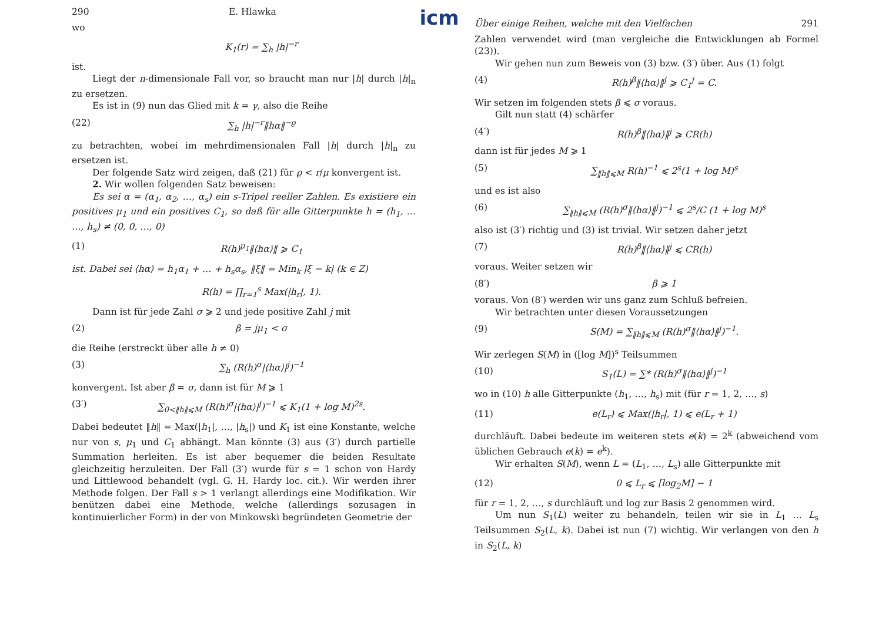290 E. Hlawka
wo
K<sub>1</sub>(r) = ∑<sub>h</sub> |h|<sup>−r</sup>
ist.
Liegt der n-dimensionale Fall vor, so braucht man nur |h| durch |h|<sub>n</sub> zu ersetzen.
Es ist in (9) nun das Glied mit k = γ, also die Reihe
(22) ∑<sub>h</sub> |h|<sup>−r</sup>‖hα‖<sup>−ϱ</sup>
zu betrachten, wobei im mehrdimensionalen Fall |h| durch |h|<sub>n</sub> zu ersetzen ist.
Der folgende Satz wird zeigen, daß (21) für ϱ < r/μ konvergent ist.
2. Wir wollen folgenden Satz beweisen:
Es sei α = (α<sub>1</sub>, α<sub>2</sub>, …, α<sub>s</sub>) ein s-Tripel reeller Zahlen. Es existiere ein positives μ<sub>1</sub> und ein positives C<sub>1</sub>, so daß für alle Gitterpunkte h = (h<sub>1</sub>, … …, h<sub>s</sub>) ≠ (0, 0, …, 0)
(1) R(h)<sup>μ<sub>1</sub></sup>‖⟨hα⟩‖ ⩾ C<sub>1</sub>
ist. Dabei sei ⟨hα⟩ = h<sub>1</sub>α<sub>1</sub> + … + h<sub>s</sub>α<sub>s</sub>, ‖ξ‖ = Min<sub>k</sub> |ξ − k| (k ∈ Z)
R(h) = ∏<sub>r=1</sub><sup>s</sup> Max(|h<sub>r</sub>|, 1).
Dann ist für jede Zahl σ ⩾ 2 und jede positive Zahl j mit
(2) β = jμ<sub>1</sub> < σ
die Reihe (erstreckt über alle h ≠ 0)
(3) ∑<sub>h</sub> (R(h)<sup>σ</sup>|⟨hα⟩|<sup>j</sup>)<sup>−1</sup>
konvergent. Ist aber β = σ, dann ist für M ⩾ 1
(3′) ∑<sub>0<‖h‖⩽M</sub> (R(h)<sup>σ</sup>|⟨hα⟩|<sup>j</sup>)<sup>−1</sup> ⩽ K<sub>1</sub>(1 + log M)<sup>2s</sup>.
Dabei bedeutet ‖h‖ = Max(|h<sub>1</sub>|, …, |h<sub>s</sub>|) und K<sub>1</sub> ist eine Konstante, welche nur von s, μ<sub>1</sub> und C<sub>1</sub> abhängt. Man könnte (3) aus (3′) durch partielle Summation herleiten. Es ist aber bequemer die beiden Resultate gleichzeitig herzuleiten. Der Fall (3′) wurde für s = 1 schon von Hardy und Littlewood behandelt (vgl. G. H. Hardy loc. cit.). Wir werden ihrer Methode folgen. Der Fall s > 1 verlangt allerdings eine Modifikation. Wir benützen dabei eine Methode, welche (allerdings sozusagen in kontinuierlicher Form) in der von Minkowski begründeten Geometrie der
icm
Über einige Reihen, welche mit den Vielfachen 291
Zahlen verwendet wird (man vergleiche die Entwicklungen ab Formel (23)).
Wir gehen nun zum Beweis von (3) bzw. (3′) über. Aus (1) folgt
(4) R(h)<sup>β</sup>‖⟨hα⟩‖<sup>j</sup> ⩾ C<sub>1</sub><sup>j</sup> = C.
Wir setzen im folgenden stets β ⩽ σ voraus.
Gilt nun statt (4) schärfer
(4′) R(h)<sup>β</sup>‖⟨hα⟩‖<sup>j</sup> ⩾ CR(h)
dann ist für jedes M ⩾ 1
(5) ∑<sub>‖h‖⩽M</sub> R(h)<sup>−1</sup> ⩽ 2<sup>s</sup>(1 + log M)<sup>s</sup>
und es ist also
(6) ∑<sub>‖h‖⩽M</sub> (R(h)<sup>σ</sup>‖⟨hα⟩‖<sup>j</sup>)<sup>−1</sup> ⩽ 2<sup>s</sup>/C (1 + log M)<sup>s</sup>
also ist (3′) richtig und (3) ist trivial. Wir setzen daher jetzt
(7) R(h)<sup>β</sup>‖⟨hα⟩‖<sup>j</sup> ⩽ CR(h)
voraus. Weiter setzen wir
(8′) β ⩾ 1
voraus. Von (8′) werden wir uns ganz zum Schluß befreien.
Wir betrachten unter diesen Voraussetzungen
(9) S(M) = ∑<sub>‖h‖⩽M</sub> (R(h)<sup>σ</sup>‖⟨hα⟩‖<sup>j</sup>)<sup>−1</sup>.
Wir zerlegen S(M) in ([log M])<sup>s</sup> Teilsummen
(10) S<sub>1</sub>(L) = ∑* (R(h)<sup>σ</sup>‖⟨hα⟩‖<sup>j</sup>)<sup>−1</sup>
wo in (10) h alle Gitterpunkte (h<sub>1</sub>, …, h<sub>s</sub>) mit (für r = 1, 2, …, s)
(11) e(L<sub>r</sub>) ⩽ Max(|h<sub>r</sub>|, 1) ⩽ e(L<sub>r</sub> + 1)
durchläuft. Dabei bedeute im weiteren stets e(k) = 2<sup>k</sup> (abweichend vom üblichen Gebrauch e(k) = e<sup>k</sup>).
Wir erhalten S(M), wenn L = (L<sub>1</sub>, …, L<sub>s</sub>) alle Gitterpunkte mit
(12) 0 ⩽ L<sub>r</sub> ⩽ [log<sub>2</sub>M] − 1
für r = 1, 2, …, s durchläuft und log zur Basis 2 genommen wird.
Um nun S<sub>1</sub>(L) weiter zu behandeln, teilen wir sie in L<sub>1</sub> … L<sub>s</sub> Teilsummen S<sub>2</sub>(L, k). Dabei ist nun (7) wichtig. Wir verlangen von den h in S<sub>2</sub>(L, k)